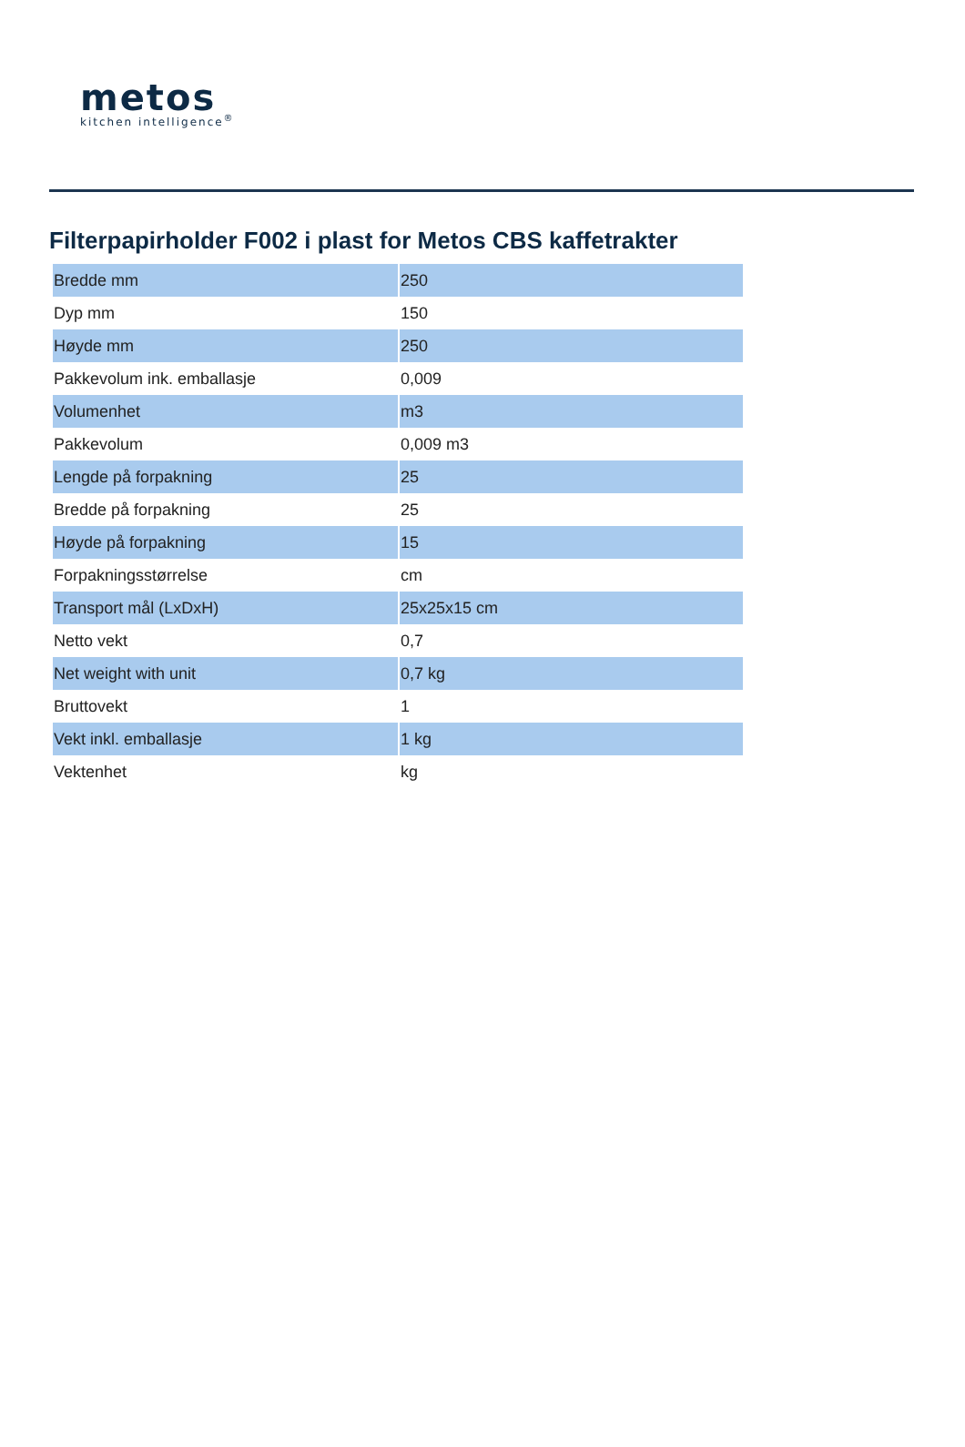metos
kitchen intelligence<sup>®</sup>
Filterpapirholder F002 i plast for Metos CBS kaffetrakter
| Bredde mm | 250 |
| Dyp mm | 150 |
| Høyde mm | 250 |
| Pakkevolum ink. emballasje | 0,009 |
| Volumenhet | m3 |
| Pakkevolum | 0,009 m3 |
| Lengde på forpakning | 25 |
| Bredde på forpakning | 25 |
| Høyde på forpakning | 15 |
| Forpakningsstørrelse | cm |
| Transport mål (LxDxH) | 25x25x15 cm |
| Netto vekt | 0,7 |
| Net weight with unit | 0,7 kg |
| Bruttovekt | 1 |
| Vekt inkl. emballasje | 1 kg |
| Vektenhet | kg |